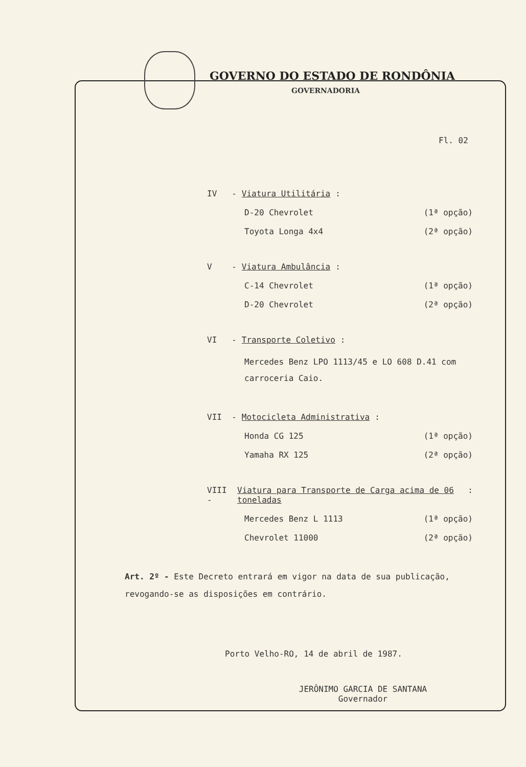GOVERNO DO ESTADO DE RONDÔNIA
GOVERNADORIA
Fl. 02
IV - Viatura Utilitária:
D-20 Chevrolet (1ª opção)
Toyota Longa 4x4 (2ª opção)
V - Viatura Ambulância:
C-14 Chevrolet (1ª opção)
D-20 Chevrolet (2ª opção)
VI - Transporte Coletivo:
Mercedes Benz LPO 1113/45 e LO 608 D.41 com carroceria Caio.
VII - Motocicleta Administrativa:
Honda CG 125 (1ª opção)
Yamaha RX 125 (2ª opção)
VIII - Viatura para Transporte de Carga acima de 06 toneladas:
Mercedes Benz L 1113 (1ª opção)
Chevrolet 11000 (2ª opção)
Art. 2º - Este Decreto entrará em vigor na data de sua publicação, revogando-se as disposições em contrário.
Porto Velho-RO, 14 de abril de 1987.
JERÔNIMO GARCIA DE SANTANA
Governador